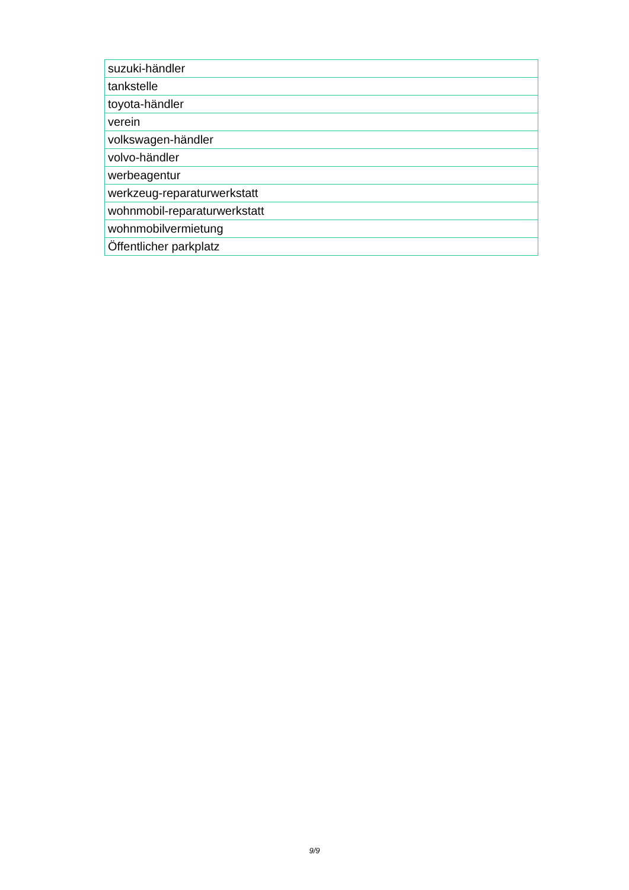| suzuki-händler |
| tankstelle |
| toyota-händler |
| verein |
| volkswagen-händler |
| volvo-händler |
| werbeagentur |
| werkzeug-reparaturwerkstatt |
| wohnmobil-reparaturwerkstatt |
| wohnmobilvermietung |
| Öffentlicher parkplatz |
9/9